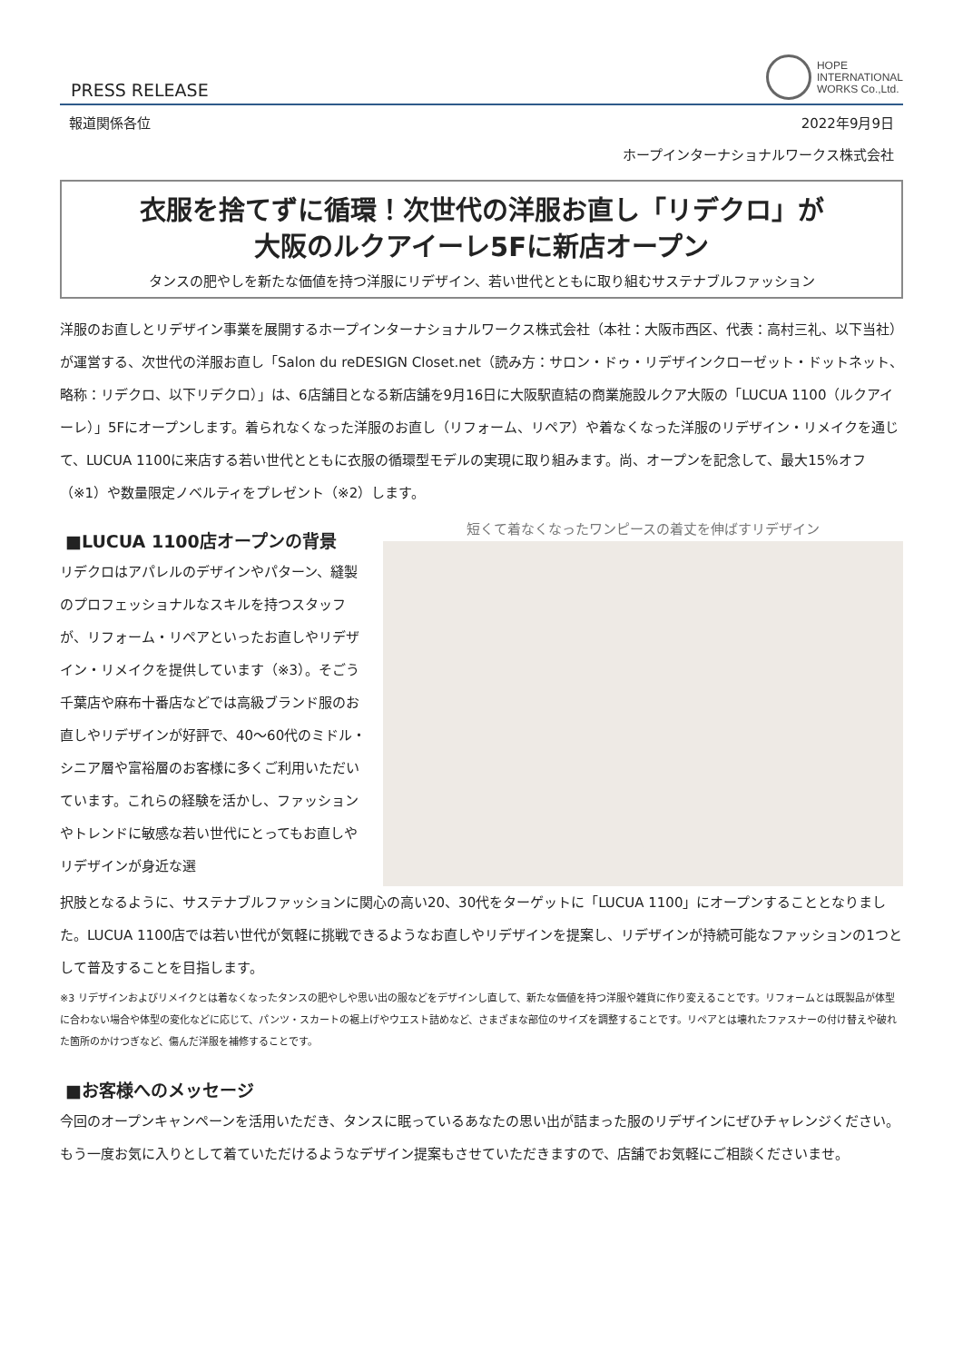PRESS RELEASE
HOPE
INTERNATIONAL
WORKS Co.,Ltd.
報道関係各位 2022年9月9日
ホープインターナショナルワークス株式会社
衣服を捨てずに循環！次世代の洋服お直し「リデクロ」が
大阪のルクアイーレ5Fに新店オープン
タンスの肥やしを新たな価値を持つ洋服にリデザイン、若い世代とともに取り組むサステナブルファッション
洋服のお直しとリデザイン事業を展開するホープインターナショナルワークス株式会社（本社：大阪市西区、代表：高村三礼、以下当社）が運営する、次世代の洋服お直し「Salon du reDESIGN Closet.net（読み方：サロン・ドゥ・リデザインクローゼット・ドットネット、略称：リデクロ、以下リデクロ）」は、6店舗目となる新店舗を9月16日に大阪駅直結の商業施設ルクア大阪の「LUCUA 1100（ルクアイーレ）」5Fにオープンします。着られなくなった洋服のお直し（リフォーム、リペア）や着なくなった洋服のリデザイン・リメイクを通じて、LUCUA 1100に来店する若い世代とともに衣服の循環型モデルの実現に取り組みます。尚、オープンを記念して、最大15%オフ（※1）や数量限定ノベルティをプレゼント（※2）します。
■LUCUA 1100店オープンの背景
リデクロはアパレルのデザインやパターン、縫製のプロフェッショナルなスキルを持つスタッフが、リフォーム・リペアといったお直しやリデザイン・リメイクを提供しています（※3）。そごう千葉店や麻布十番店などでは高級ブランド服のお直しやリデザインが好評で、40～60代のミドル・シニア層や富裕層のお客様に多くご利用いただいています。これらの経験を活かし、ファッションやトレンドに敏感な若い世代にとってもお直しやリデザインが身近な選
短くて着なくなったワンピースの着丈を伸ばすリデザイン
択肢となるように、サステナブルファッションに関心の高い20、30代をターゲットに「LUCUA 1100」にオープンすることとなりました。LUCUA 1100店では若い世代が気軽に挑戦できるようなお直しやリデザインを提案し、リデザインが持続可能なファッションの1つとして普及することを目指します。
※3 リデザインおよびリメイクとは着なくなったタンスの肥やしや思い出の服などをデザインし直して、新たな価値を持つ洋服や雑貨に作り変えることです。リフォームとは既製品が体型に合わない場合や体型の変化などに応じて、パンツ・スカートの裾上げやウエスト詰めなど、さまざまな部位のサイズを調整することです。リペアとは壊れたファスナーの付け替えや破れた箇所のかけつぎなど、傷んだ洋服を補修することです。
■お客様へのメッセージ
今回のオープンキャンペーンを活用いただき、タンスに眠っているあなたの思い出が詰まった服のリデザインにぜひチャレンジください。もう一度お気に入りとして着ていただけるようなデザイン提案もさせていただきますので、店舗でお気軽にご相談くださいませ。